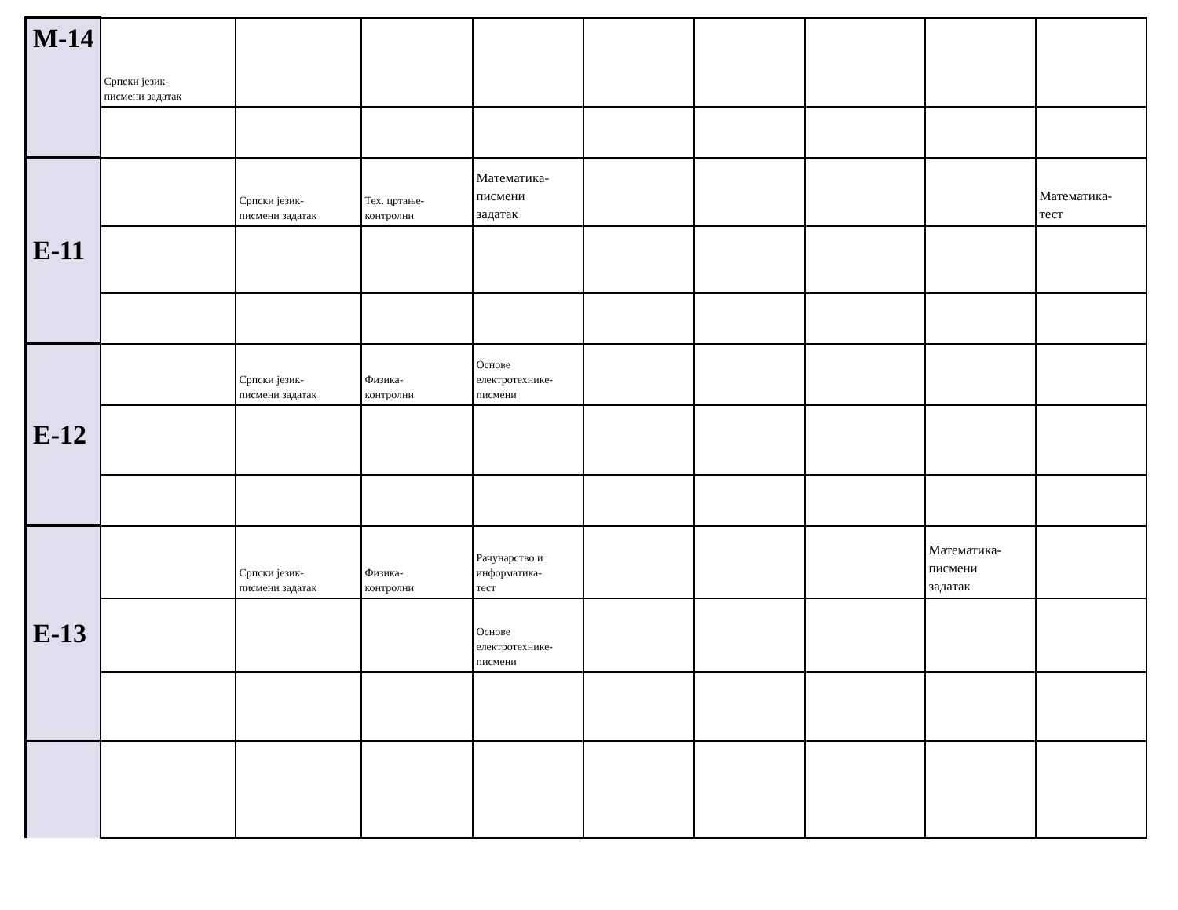| М-14 | Српски језик- писмени задатак | | | | | | | | |
| Е-11 | | Српски језик- писмени задатак | Тех. цртање- контролни | Математика- писмени задатак | | | | | Математика- тест |
| Е-12 | | Српски језик- писмени задатак | Физика- контролни | Основе електротехнике- писмени | | | | | |
| Е-13 | | Српски језик- писмени задатак | Физика- контролни | Рачунарство и информатика- тест | | | | Математика- писмени задатак | |
| | | | | Основе електротехнике- писмени | | | | | |